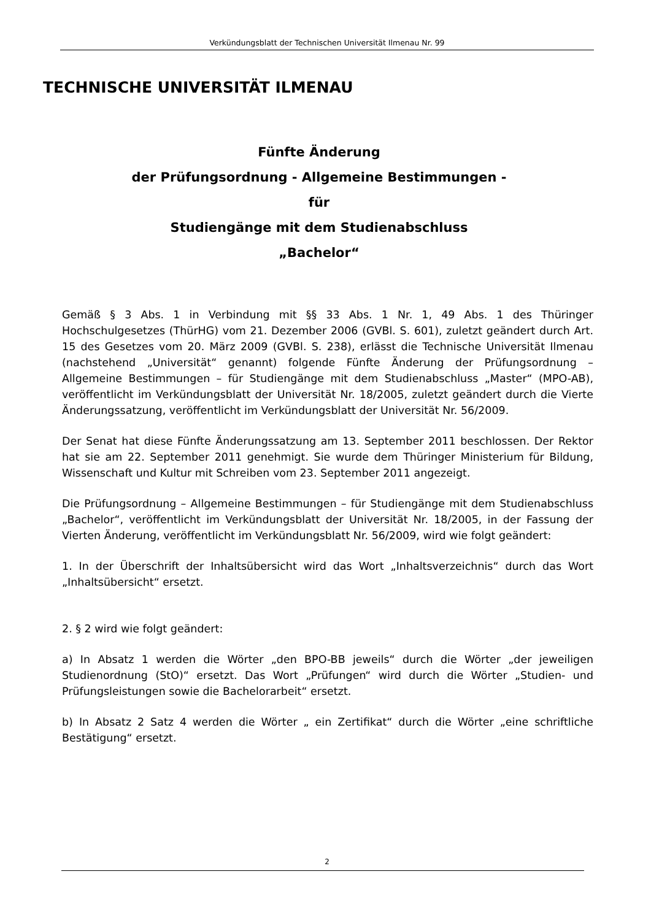Verkündungsblatt der Technischen Universität Ilmenau Nr. 99
TECHNISCHE UNIVERSITÄT ILMENAU
Fünfte Änderung
der Prüfungsordnung - Allgemeine Bestimmungen -
für
Studiengänge mit dem Studienabschluss
„Bachelor“
Gemäß § 3 Abs. 1 in Verbindung mit §§ 33 Abs. 1 Nr. 1, 49 Abs. 1 des Thüringer Hochschulgesetzes (ThürHG) vom 21. Dezember 2006 (GVBl. S. 601), zuletzt geändert durch Art. 15 des Gesetzes vom 20. März 2009 (GVBl. S. 238), erlässt die Technische Universität Ilmenau (nachstehend „Universität“ genannt) folgende Fünfte Änderung der Prüfungsordnung – Allgemeine Bestimmungen – für Studiengänge mit dem Studienabschluss „Master“ (MPO-AB), veröffentlicht im Verkündungsblatt der Universität Nr. 18/2005, zuletzt geändert durch die Vierte Änderungssatzung, veröffentlicht im Verkündungsblatt der Universität Nr. 56/2009.
Der Senat hat diese Fünfte Änderungssatzung am 13. September 2011 beschlossen. Der Rektor hat sie am 22. September 2011 genehmigt. Sie wurde dem Thüringer Ministerium für Bildung, Wissenschaft und Kultur mit Schreiben vom 23. September 2011 angezeigt.
Die Prüfungsordnung – Allgemeine Bestimmungen – für Studiengänge mit dem Studienabschluss „Bachelor“, veröffentlicht im Verkündungsblatt der Universität Nr. 18/2005, in der Fassung der Vierten Änderung, veröffentlicht im Verkündungsblatt Nr. 56/2009, wird wie folgt geändert:
1. In der Überschrift der Inhaltsübersicht wird das Wort „Inhaltsverzeichnis“ durch das Wort „Inhaltsübersicht“ ersetzt.
2. § 2 wird wie folgt geändert:
a) In Absatz 1 werden die Wörter „den BPO-BB jeweils“ durch die Wörter „der jeweiligen Studienordnung (StO)“ ersetzt. Das Wort „Prüfungen“ wird durch die Wörter „Studien- und Prüfungsleistungen sowie die Bachelorarbeit“ ersetzt.
b) In Absatz 2 Satz 4 werden die Wörter „ ein Zertifikat“ durch die Wörter „eine schriftliche Bestätigung“ ersetzt.
2